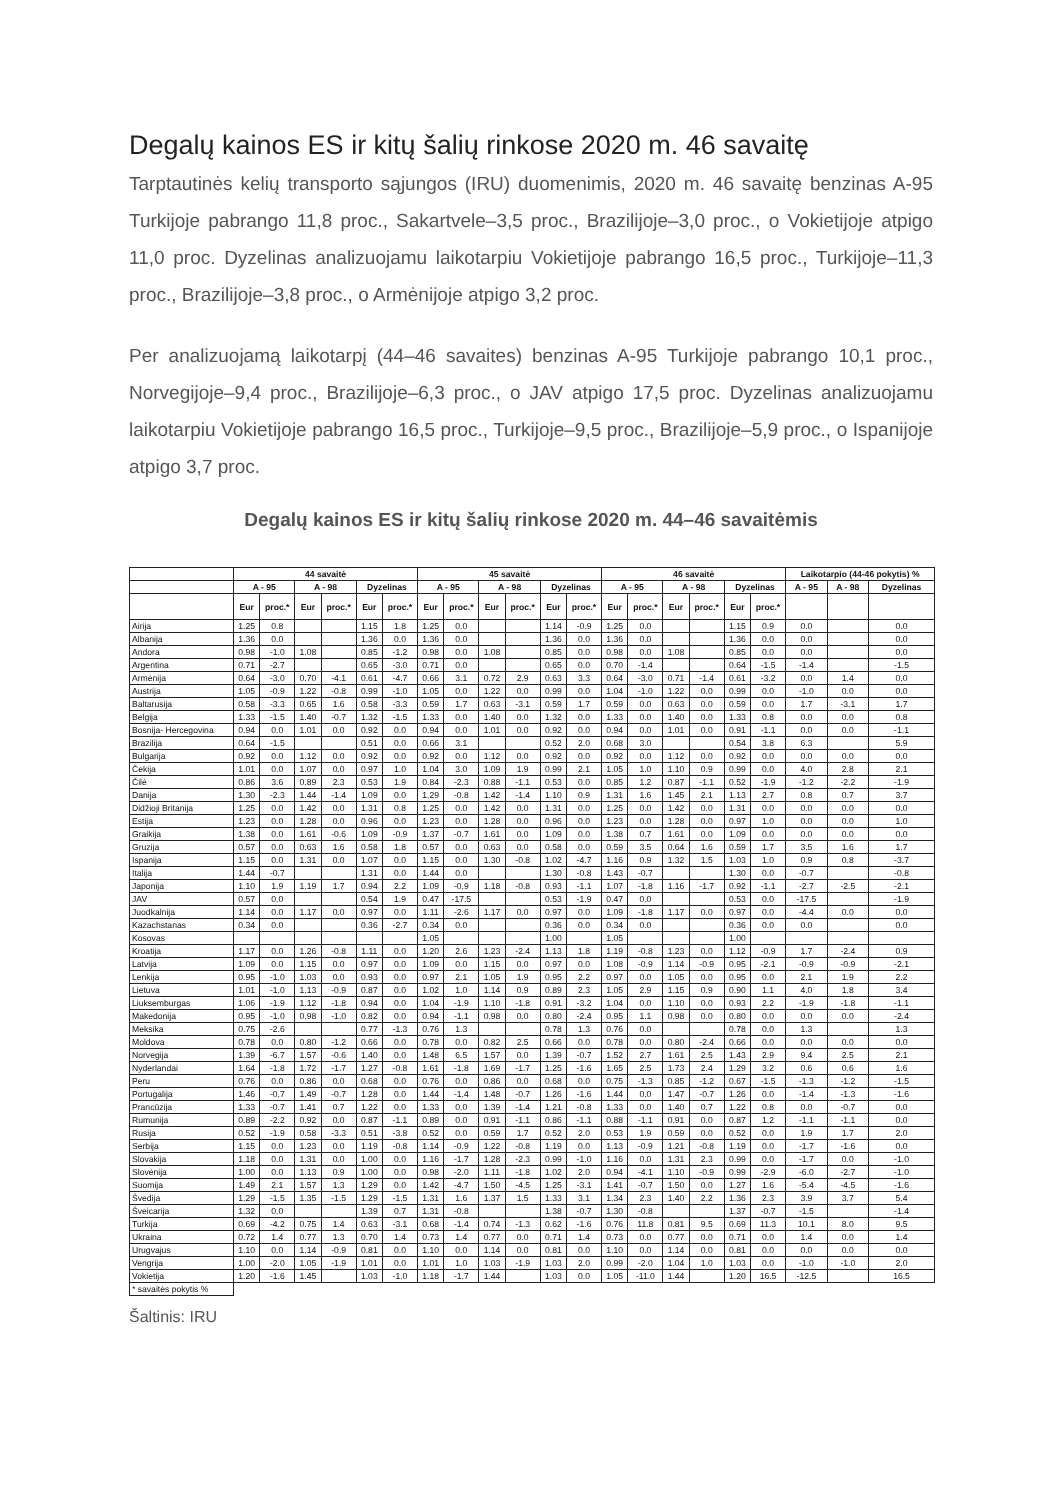Degalų kainos ES ir kitų šalių rinkose 2020 m. 46 savaitę
Tarptautinės kelių transporto sąjungos (IRU) duomenimis, 2020 m. 46 savaitę benzinas A-95 Turkijoje pabrango 11,8 proc., Sakartvele–3,5 proc., Brazilijoje–3,0 proc., o Vokietijoje atpigo 11,0 proc. Dyzelinas analizuojamu laikotarpiu Vokietijoje pabrango 16,5 proc., Turkijoje–11,3 proc., Brazilijoje–3,8 proc., o Armėnijoje atpigo 3,2 proc.
Per analizuojamą laikotarpį (44–46 savaites) benzinas A-95 Turkijoje pabrango 10,1 proc., Norvegijoje–9,4 proc., Brazilijoje–6,3 proc., o JAV atpigo 17,5 proc. Dyzelinas analizuojamu laikotarpiu Vokietijoje pabrango 16,5 proc., Turkijoje–9,5 proc., Brazilijoje–5,9 proc., o Ispanijoje atpigo 3,7 proc.
Degalų kainos ES ir kitų šalių rinkose 2020 m. 44–46 savaitėmis
| | 44 savaitė | | | | | | 45 savaitė | | | | | | 46 savaitė | | | | | | Laikotarpio (44-46 pokytis) % | | |
| --- | --- | --- | --- | --- | --- | --- | --- | --- | --- | --- | --- | --- | --- | --- | --- | --- | --- | --- | --- | --- | --- |
| | A - 95 | | A - 98 | | Dyzelinas | | A - 95 | | A - 98 | | Dyzelinas | | A - 95 | | A - 98 | | Dyzelinas | | A - 95 | A - 98 | Dyzelinas |
| | Eur | proc.* | Eur | proc.* | Eur | proc.* | Eur | proc.* | Eur | proc.* | Eur | proc.* | Eur | proc.* | Eur | proc.* | Eur | proc.* | | | |
| Airija | 1.25 | 0.8 | | | 1.15 | 1.8 | 1.25 | 0.0 | | | 1.14 | -0.9 | 1.25 | 0.0 | | | 1.15 | 0.9 | 0.0 | | 0.0 |
| Albanija | 1.36 | 0.0 | | | 1.36 | 0.0 | 1.36 | 0.0 | | | 1.36 | 0.0 | 1.36 | 0.0 | | | 1.36 | 0.0 | 0.0 | | 0.0 |
| Andora | 0.98 | -1.0 | 1.08 | | 0.85 | -1.2 | 0.98 | 0.0 | 1.08 | | 0.85 | 0.0 | 0.98 | 0.0 | 1.08 | | 0.85 | 0.0 | 0.0 | | 0.0 |
| Argentina | 0.71 | -2.7 | | | 0.65 | -3.0 | 0.71 | 0.0 | | | 0.65 | 0.0 | 0.70 | -1.4 | | | 0.64 | -1.5 | -1.4 | | -1.5 |
| Armėnija | 0.64 | -3.0 | 0.70 | -4.1 | 0.61 | -4.7 | 0.66 | 3.1 | 0.72 | 2.9 | 0.63 | 3.3 | 0.64 | -3.0 | 0.71 | -1.4 | 0.61 | -3.2 | 0.0 | 1.4 | 0.0 |
| Austrija | 1.05 | -0.9 | 1.22 | -0.8 | 0.99 | -1.0 | 1.05 | 0.0 | 1.22 | 0.0 | 0.99 | 0.0 | 1.04 | -1.0 | 1.22 | 0.0 | 0.99 | 0.0 | -1.0 | 0.0 | 0.0 |
| Baltarusija | 0.58 | -3.3 | 0.65 | 1.6 | 0.58 | -3.3 | 0.59 | 1.7 | 0.63 | -3.1 | 0.59 | 1.7 | 0.59 | 0.0 | 0.63 | 0.0 | 0.59 | 0.0 | 1.7 | -3.1 | 1.7 |
| Belgija | 1.33 | -1.5 | 1.40 | -0.7 | 1.32 | -1.5 | 1.33 | 0.0 | 1.40 | 0.0 | 1.32 | 0.0 | 1.33 | 0.0 | 1.40 | 0.0 | 1.33 | 0.8 | 0.0 | 0.0 | 0.8 |
| Bosnija- Hercegovina | 0.94 | 0.0 | 1.01 | 0.0 | 0.92 | 0.0 | 0.94 | 0.0 | 1.01 | 0.0 | 0.92 | 0.0 | 0.94 | 0.0 | 1.01 | 0.0 | 0.91 | -1.1 | 0.0 | 0.0 | -1.1 |
| Brazilija | 0.64 | -1.5 | | | 0.51 | 0.0 | 0.66 | 3.1 | | | 0.52 | 2.0 | 0.68 | 3.0 | | | 0.54 | 3.8 | 6.3 | | 5.9 |
| Bulgarija | 0.92 | 0.0 | 1.12 | 0.0 | 0.92 | 0.0 | 0.92 | 0.0 | 1.12 | 0.0 | 0.92 | 0.0 | 0.92 | 0.0 | 1.12 | 0.0 | 0.92 | 0.0 | 0.0 | 0.0 | 0.0 |
| Čekija | 1.01 | 0.0 | 1.07 | 0.0 | 0.97 | 1.0 | 1.04 | 3.0 | 1.09 | 1.9 | 0.99 | 2.1 | 1.05 | 1.0 | 1.10 | 0.9 | 0.99 | 0.0 | 4.0 | 2.8 | 2.1 |
| Čilė | 0.86 | 3.6 | 0.89 | 2.3 | 0.53 | 1.9 | 0.84 | -2.3 | 0.88 | -1.1 | 0.53 | 0.0 | 0.85 | 1.2 | 0.87 | -1.1 | 0.52 | -1.9 | -1.2 | -2.2 | -1.9 |
| Danija | 1.30 | -2.3 | 1.44 | -1.4 | 1.09 | 0.0 | 1.29 | -0.8 | 1.42 | -1.4 | 1.10 | 0.9 | 1.31 | 1.6 | 1.45 | 2.1 | 1.13 | 2.7 | 0.8 | 0.7 | 3.7 |
| Didžioji Britanija | 1.25 | 0.0 | 1.42 | 0.0 | 1.31 | 0.8 | 1.25 | 0.0 | 1.42 | 0.0 | 1.31 | 0.0 | 1.25 | 0.0 | 1.42 | 0.0 | 1.31 | 0.0 | 0.0 | 0.0 | 0.0 |
| Estija | 1.23 | 0.0 | 1.28 | 0.0 | 0.96 | 0.0 | 1.23 | 0.0 | 1.28 | 0.0 | 0.96 | 0.0 | 1.23 | 0.0 | 1.28 | 0.0 | 0.97 | 1.0 | 0.0 | 0.0 | 1.0 |
| Graikija | 1.38 | 0.0 | 1.61 | -0.6 | 1.09 | -0.9 | 1.37 | -0.7 | 1.61 | 0.0 | 1.09 | 0.0 | 1.38 | 0.7 | 1.61 | 0.0 | 1.09 | 0.0 | 0.0 | 0.0 | 0.0 |
| Gruzija | 0.57 | 0.0 | 0.63 | 1.6 | 0.58 | 1.8 | 0.57 | 0.0 | 0.63 | 0.0 | 0.58 | 0.0 | 0.59 | 3.5 | 0.64 | 1.6 | 0.59 | 1.7 | 3.5 | 1.6 | 1.7 |
| Ispanija | 1.15 | 0.0 | 1.31 | 0.0 | 1.07 | 0.0 | 1.15 | 0.0 | 1.30 | -0.8 | 1.02 | -4.7 | 1.16 | 0.9 | 1.32 | 1.5 | 1.03 | 1.0 | 0.9 | 0.8 | -3.7 |
| Italija | 1.44 | -0.7 | | | 1.31 | 0.0 | 1.44 | 0.0 | | | 1.30 | -0.8 | 1.43 | -0.7 | | | 1.30 | 0.0 | -0.7 | | -0.8 |
| Japonija | 1.10 | 1.9 | 1.19 | 1.7 | 0.94 | 2.2 | 1.09 | -0.9 | 1.18 | -0.8 | 0.93 | -1.1 | 1.07 | -1.8 | 1.16 | -1.7 | 0.92 | -1.1 | -2.7 | -2.5 | -2.1 |
| JAV | 0.57 | 0.0 | | | 0.54 | 1.9 | 0.47 | -17.5 | | | 0.53 | -1.9 | 0.47 | 0.0 | | | 0.53 | 0.0 | -17.5 | | -1.9 |
| Juodkalnija | 1.14 | 0.0 | 1.17 | 0.0 | 0.97 | 0.0 | 1.11 | -2.6 | 1.17 | 0.0 | 0.97 | 0.0 | 1.09 | -1.8 | 1.17 | 0.0 | 0.97 | 0.0 | -4.4 | 0.0 | 0.0 |
| Kazachstanas | 0.34 | 0.0 | | | 0.36 | -2.7 | 0.34 | 0.0 | | | 0.36 | 0.0 | 0.34 | 0.0 | | | 0.36 | 0.0 | 0.0 | | 0.0 |
| Kosovas | | | | | | | 1.05 | | | | 1.00 | | 1.05 | | | | 1.00 | | | | |
| Kroatija | 1.17 | 0.0 | 1.26 | -0.8 | 1.11 | 0.0 | 1.20 | 2.6 | 1.23 | -2.4 | 1.13 | 1.8 | 1.19 | -0.8 | 1.23 | 0.0 | 1.12 | -0.9 | 1.7 | -2.4 | 0.9 |
| Latvija | 1.09 | 0.0 | 1.15 | 0.0 | 0.97 | 0.0 | 1.09 | 0.0 | 1.15 | 0.0 | 0.97 | 0.0 | 1.08 | -0.9 | 1.14 | -0.9 | 0.95 | -2.1 | -0.9 | -0.9 | -2.1 |
| Lenkija | 0.95 | -1.0 | 1.03 | 0.0 | 0.93 | 0.0 | 0.97 | 2.1 | 1.05 | 1.9 | 0.95 | 2.2 | 0.97 | 0.0 | 1.05 | 0.0 | 0.95 | 0.0 | 2.1 | 1.9 | 2.2 |
| Lietuva | 1.01 | -1.0 | 1.13 | -0.9 | 0.87 | 0.0 | 1.02 | 1.0 | 1.14 | 0.9 | 0.89 | 2.3 | 1.05 | 2.9 | 1.15 | 0.9 | 0.90 | 1.1 | 4.0 | 1.8 | 3.4 |
| Liuksemburgas | 1.06 | -1.9 | 1.12 | -1.8 | 0.94 | 0.0 | 1.04 | -1.9 | 1.10 | -1.8 | 0.91 | -3.2 | 1.04 | 0.0 | 1.10 | 0.0 | 0.93 | 2.2 | -1.9 | -1.8 | -1.1 |
| Makedonija | 0.95 | -1.0 | 0.98 | -1.0 | 0.82 | 0.0 | 0.94 | -1.1 | 0.98 | 0.0 | 0.80 | -2.4 | 0.95 | 1.1 | 0.98 | 0.0 | 0.80 | 0.0 | 0.0 | 0.0 | -2.4 |
| Meksika | 0.75 | -2.6 | | | 0.77 | -1.3 | 0.76 | 1.3 | | | 0.78 | 1.3 | 0.76 | 0.0 | | | 0.78 | 0.0 | 1.3 | | 1.3 |
| Moldova | 0.78 | 0.0 | 0.80 | -1.2 | 0.66 | 0.0 | 0.78 | 0.0 | 0.82 | 2.5 | 0.66 | 0.0 | 0.78 | 0.0 | 0.80 | -2.4 | 0.66 | 0.0 | 0.0 | 0.0 | 0.0 |
| Norvegija | 1.39 | -6.7 | 1.57 | -0.6 | 1.40 | 0.0 | 1.48 | 6.5 | 1.57 | 0.0 | 1.39 | -0.7 | 1.52 | 2.7 | 1.61 | 2.5 | 1.43 | 2.9 | 9.4 | 2.5 | 2.1 |
| Nyderlandai | 1.64 | -1.8 | 1.72 | -1.7 | 1.27 | -0.8 | 1.61 | -1.8 | 1.69 | -1.7 | 1.25 | -1.6 | 1.65 | 2.5 | 1.73 | 2.4 | 1.29 | 3.2 | 0.6 | 0.6 | 1.6 |
| Peru | 0.76 | 0.0 | 0.86 | 0.0 | 0.68 | 0.0 | 0.76 | 0.0 | 0.86 | 0.0 | 0.68 | 0.0 | 0.75 | -1.3 | 0.85 | -1.2 | 0.67 | -1.5 | -1.3 | -1.2 | -1.5 |
| Portugalija | 1.46 | -0.7 | 1.49 | -0.7 | 1.28 | 0.0 | 1.44 | -1.4 | 1.48 | -0.7 | 1.26 | -1.6 | 1.44 | 0.0 | 1.47 | -0.7 | 1.26 | 0.0 | -1.4 | -1.3 | -1.6 |
| Prancūzija | 1.33 | -0.7 | 1.41 | 0.7 | 1.22 | 0.0 | 1.33 | 0.0 | 1.39 | -1.4 | 1.21 | -0.8 | 1.33 | 0.0 | 1.40 | 0.7 | 1.22 | 0.8 | 0.0 | -0.7 | 0.0 |
| Rumunija | 0.89 | -2.2 | 0.92 | 0.0 | 0.87 | -1.1 | 0.89 | 0.0 | 0.91 | -1.1 | 0.86 | -1.1 | 0.88 | -1.1 | 0.91 | 0.0 | 0.87 | 1.2 | -1.1 | -1.1 | 0.0 |
| Rusija | 0.52 | -1.9 | 0.58 | -3.3 | 0.51 | -3.8 | 0.52 | 0.0 | 0.59 | 1.7 | 0.52 | 2.0 | 0.53 | 1.9 | 0.59 | 0.0 | 0.52 | 0.0 | 1.9 | 1.7 | 2.0 |
| Serbija | 1.15 | 0.0 | 1.23 | 0.0 | 1.19 | -0.8 | 1.14 | -0.9 | 1.22 | -0.8 | 1.19 | 0.0 | 1.13 | -0.9 | 1.21 | -0.8 | 1.19 | 0.0 | -1.7 | -1.6 | 0.0 |
| Slovakija | 1.18 | 0.0 | 1.31 | 0.0 | 1.00 | 0.0 | 1.16 | -1.7 | 1.28 | -2.3 | 0.99 | -1.0 | 1.16 | 0.0 | 1.31 | 2.3 | 0.99 | 0.0 | -1.7 | 0.0 | -1.0 |
| Slovėnija | 1.00 | 0.0 | 1.13 | 0.9 | 1.00 | 0.0 | 0.98 | -2.0 | 1.11 | -1.8 | 1.02 | 2.0 | 0.94 | -4.1 | 1.10 | -0.9 | 0.99 | -2.9 | -6.0 | -2.7 | -1.0 |
| Suomija | 1.49 | 2.1 | 1.57 | 1.3 | 1.29 | 0.0 | 1.42 | -4.7 | 1.50 | -4.5 | 1.25 | -3.1 | 1.41 | -0.7 | 1.50 | 0.0 | 1.27 | 1.6 | -5.4 | -4.5 | -1.6 |
| Švedija | 1.29 | -1.5 | 1.35 | -1.5 | 1.29 | -1.5 | 1.31 | 1.6 | 1.37 | 1.5 | 1.33 | 3.1 | 1.34 | 2.3 | 1.40 | 2.2 | 1.36 | 2.3 | 3.9 | 3.7 | 5.4 |
| Šveicarija | 1.32 | 0.0 | | | 1.39 | 0.7 | 1.31 | -0.8 | | | 1.38 | -0.7 | 1.30 | -0.8 | | | 1.37 | -0.7 | -1.5 | | -1.4 |
| Turkija | 0.69 | -4.2 | 0.75 | 1.4 | 0.63 | -3.1 | 0.68 | -1.4 | 0.74 | -1.3 | 0.62 | -1.6 | 0.76 | 11.8 | 0.81 | 9.5 | 0.69 | 11.3 | 10.1 | 8.0 | 9.5 |
| Ukraina | 0.72 | 1.4 | 0.77 | 1.3 | 0.70 | 1.4 | 0.73 | 1.4 | 0.77 | 0.0 | 0.71 | 1.4 | 0.73 | 0.0 | 0.77 | 0.0 | 0.71 | 0.0 | 1.4 | 0.0 | 1.4 |
| Urugvajus | 1.10 | 0.0 | 1.14 | -0.9 | 0.81 | 0.0 | 1.10 | 0.0 | 1.14 | 0.0 | 0.81 | 0.0 | 1.10 | 0.0 | 1.14 | 0.0 | 0.81 | 0.0 | 0.0 | 0.0 | 0.0 |
| Vengrija | 1.00 | -2.0 | 1.05 | -1.9 | 1.01 | 0.0 | 1.01 | 1.0 | 1.03 | -1.9 | 1.03 | 2.0 | 0.99 | -2.0 | 1.04 | 1.0 | 1.03 | 0.0 | -1.0 | -1.0 | 2.0 |
| Vokietija | 1.20 | -1.6 | 1.45 | | 1.03 | -1.0 | 1.18 | -1.7 | 1.44 | | 1.03 | 0.0 | 1.05 | -11.0 | 1.44 | | 1.20 | 16.5 | -12.5 | | 16.5 |
| * savaitės pokytis % | | | | | | | | | | | | | | | | | | | | | |
Šaltinis: IRU